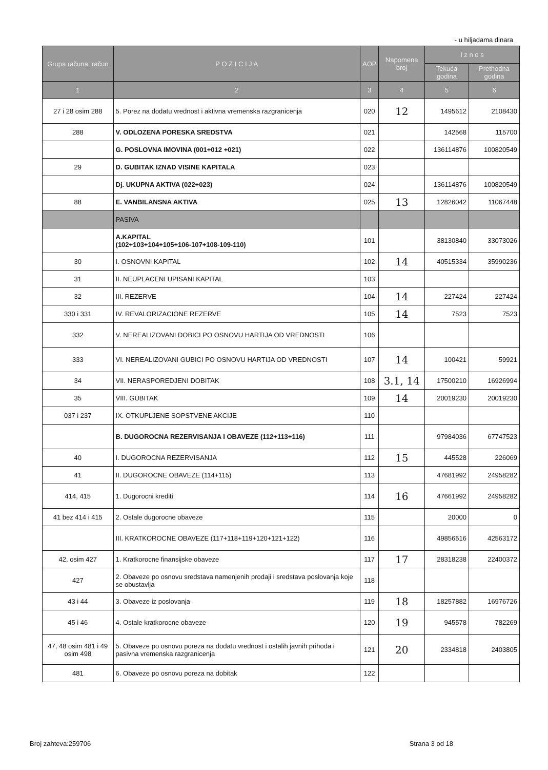- u hiljadama dinara
| Grupa računa, račun | P O Z I C I J A | AOP | Napomena broj | I z n o s | |
| --- | --- | --- | --- | --- | --- |
| | | | | Tekuća godina | Prethodna godina |
| 1 | 2 | 3 | 4 | 5 | 6 |
| 27 i 28 osim 288 | 5. Porez na dodatu vrednost i aktivna vremenska razgranicenja | 020 | 12 | 1495612 | 2108430 |
| 288 | V. ODLOZENA PORESKA SREDSTVA | 021 | | 142568 | 115700 |
| | G. POSLOVNA IMOVINA (001+012 +021) | 022 | | 136114876 | 100820549 |
| 29 | D. GUBITAK IZNAD VISINE KAPITALA | 023 | | | |
| | Dj. UKUPNA AKTIVA (022+023) | 024 | | 136114876 | 100820549 |
| 88 | E. VANBILANSNA AKTIVA | 025 | 13 | 12826042 | 11067448 |
| | PASIVA | | | | |
| | A.KAPITAL (102+103+104+105+106-107+108-109-110) | 101 | | 38130840 | 33073026 |
| 30 | I. OSNOVNI KAPITAL | 102 | 14 | 40515334 | 35990236 |
| 31 | II. NEUPLACENI UPISANI KAPITAL | 103 | | | |
| 32 | III. REZERVE | 104 | 14 | 227424 | 227424 |
| 330 i 331 | IV. REVALORIZACIONE REZERVE | 105 | 14 | 7523 | 7523 |
| 332 | V. NEREALIZOVANI DOBICI PO OSNOVU HARTIJA OD VREDNOSTI | 106 | | | |
| 333 | VI. NEREALIZOVANI GUBICI PO OSNOVU HARTIJA OD VREDNOSTI | 107 | 14 | 100421 | 59921 |
| 34 | VII. NERASPOREDJENI DOBITAK | 108 | 3.1, 14 | 17500210 | 16926994 |
| 35 | VIII. GUBITAK | 109 | 14 | 20019230 | 20019230 |
| 037 i 237 | IX. OTKUPLJENE SOPSTVENE AKCIJE | 110 | | | |
| | B. DUGOROCNA REZERVISANJA I OBAVEZE (112+113+116) | 111 | | 97984036 | 67747523 |
| 40 | I. DUGOROCNA REZERVISANJA | 112 | 15 | 445528 | 226069 |
| 41 | II. DUGOROCNE OBAVEZE (114+115) | 113 | | 47681992 | 24958282 |
| 414, 415 | 1. Dugorocni krediti | 114 | 16 | 47661992 | 24958282 |
| 41 bez 414 i 415 | 2. Ostale dugorocne obaveze | 115 | | 20000 | 0 |
| | III. KRATKOROCNE OBAVEZE (117+118+119+120+121+122) | 116 | | 49856516 | 42563172 |
| 42, osim 427 | 1. Kratkorocne finansijske obaveze | 117 | 17 | 28318238 | 22400372 |
| 427 | 2. Obaveze po osnovu sredstava namenjenih prodaji i sredstava poslovanja koje se obustavlja | 118 | | | |
| 43 i 44 | 3. Obaveze iz poslovanja | 119 | 18 | 18257882 | 16976726 |
| 45 i 46 | 4. Ostale kratkorocne obaveze | 120 | 19 | 945578 | 782269 |
| 47, 48 osim 481 i 49 osim 498 | 5. Obaveze po osnovu poreza na dodatu vrednost i ostalih javnih prihoda i pasivna vremenska razgranicenja | 121 | 20 | 2334818 | 2403805 |
| 481 | 6. Obaveze po osnovu poreza na dobitak | 122 | | | |
Broj zahteva:259706 Strana 3 od 18